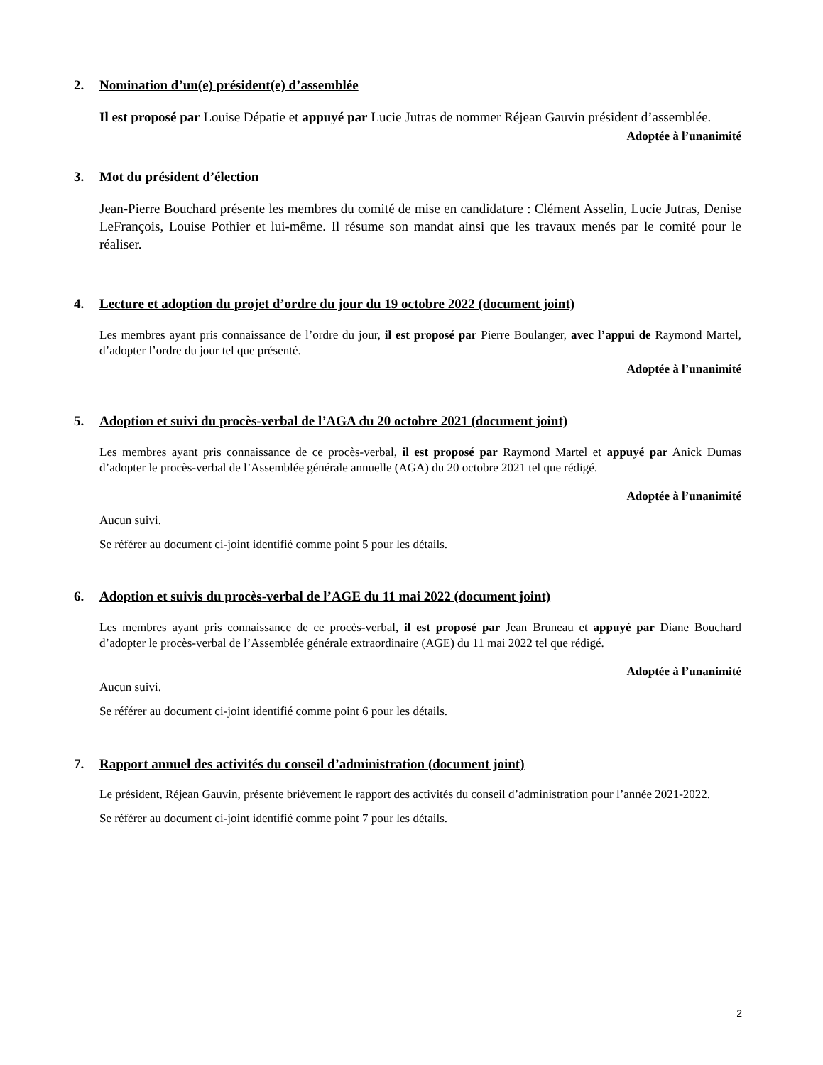2. Nomination d’un(e) président(e) d’assemblée
Il est proposé par Louise Dépatie et appuyé par Lucie Jutras de nommer Réjean Gauvin président d’assemblée.
Adoptée à l’unanimité
3. Mot du président d’élection
Jean-Pierre Bouchard présente les membres du comité de mise en candidature : Clément Asselin, Lucie Jutras, Denise LeFrançois, Louise Pothier et lui-même. Il résume son mandat ainsi que les travaux menés par le comité pour le réaliser.
4. Lecture et adoption du projet d’ordre du jour du 19 octobre 2022 (document joint)
Les membres ayant pris connaissance de l’ordre du jour, il est proposé par Pierre Boulanger, avec l’appui de Raymond Martel, d’adopter l’ordre du jour tel que présenté.
Adoptée à l’unanimité
5. Adoption et suivi du procès-verbal de l’AGA du 20 octobre 2021 (document joint)
Les membres ayant pris connaissance de ce procès-verbal, il est proposé par Raymond Martel et appuyé par Anick Dumas d’adopter le procès-verbal de l’Assemblée générale annuelle (AGA) du 20 octobre 2021 tel que rédigé.
Adoptée à l’unanimité
Aucun suivi.
Se référer au document ci-joint identifié comme point 5 pour les détails.
6. Adoption et suivis du procès-verbal de l’AGE du 11 mai 2022 (document joint)
Les membres ayant pris connaissance de ce procès-verbal, il est proposé par Jean Bruneau et appuyé par Diane Bouchard d’adopter le procès-verbal de l’Assemblée générale extraordinaire (AGE) du 11 mai 2022 tel que rédigé.
Adoptée à l’unanimité
Aucun suivi.
Se référer au document ci-joint identifié comme point 6 pour les détails.
7. Rapport annuel des activités du conseil d’administration (document joint)
Le président, Réjean Gauvin, présente brièvement le rapport des activités du conseil d’administration pour l’année 2021-2022.
Se référer au document ci-joint identifié comme point 7 pour les détails.
2